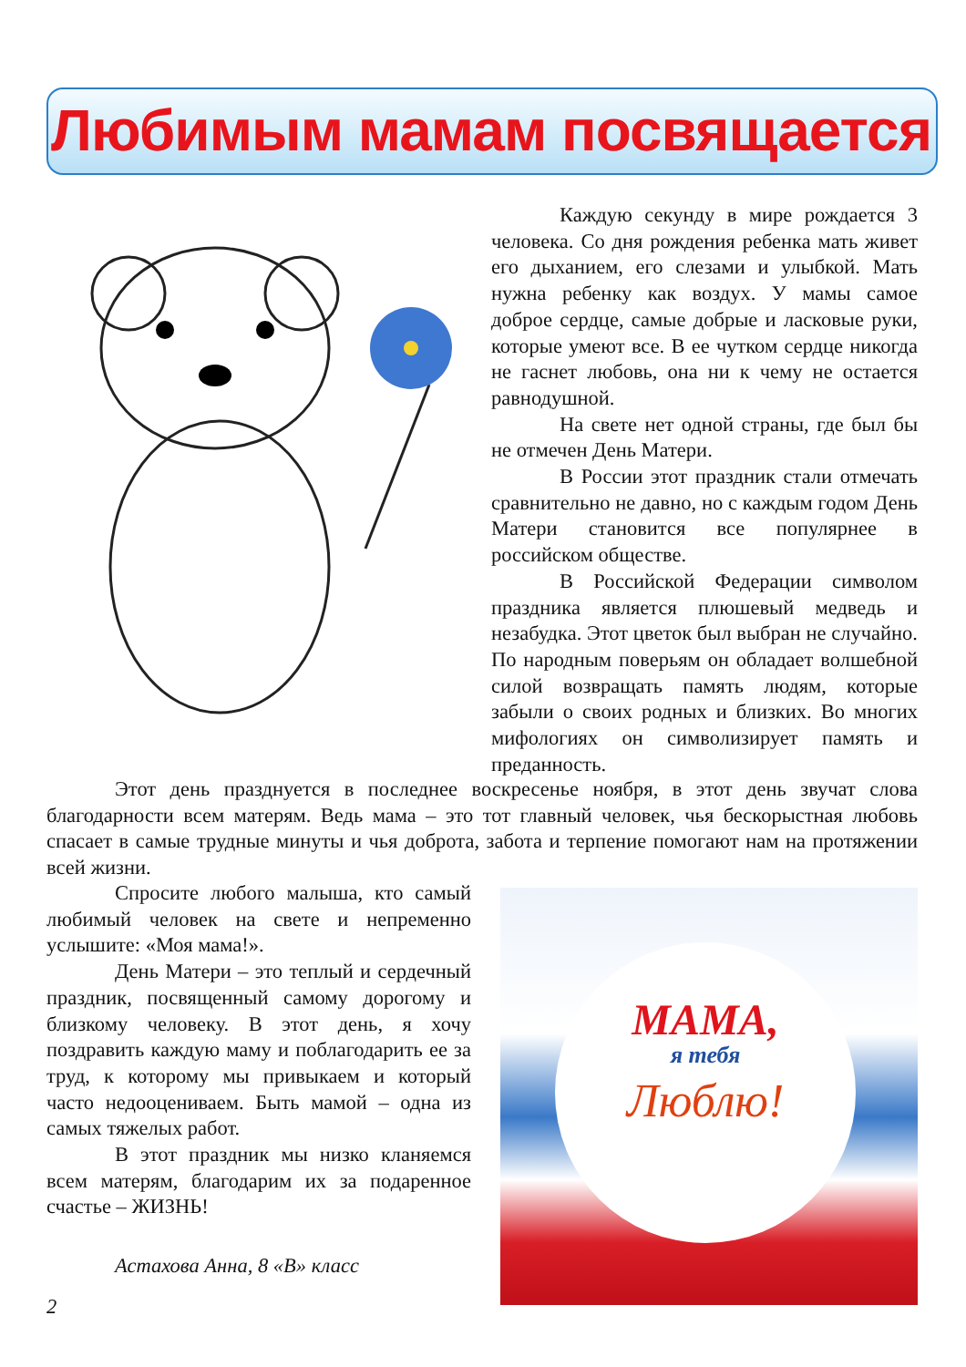Любимым мамам посвящается
Каждую секунду в мире рождается 3 человека. Со дня рождения ребенка мать живет его дыханием, его слезами и улыбкой. Мать нужна ребенку как воздух. У мамы самое доброе сердце, самые добрые и ласковые руки, которые умеют все. В ее чутком сердце никогда не гаснет любовь, она ни к чему не остается равнодушной.
На свете нет одной страны, где был бы не отмечен День Матери.
В России этот праздник стали отмечать сравнительно не давно, но с каждым годом День Матери становится все популярнее в российском обществе.
В Российской Федерации символом праздника является плюшевый медведь и незабудка. Этот цветок был выбран не случайно. По народным поверьям он обладает волшебной силой возвращать память людям, которые забыли о своих родных и близких. Во многих мифологиях он символизирует память и преданность.
Этот день празднуется в последнее воскресенье ноября, в этот день звучат слова благодарности всем матерям. Ведь мама – это тот главный человек, чья бескорыстная любовь спасает в самые трудные минуты и чья доброта, забота и терпение помогают нам на протяжении всей жизни.
Спросите любого малыша, кто самый любимый человек на свете и непременно услышите: «Моя мама!».
День Матери – это теплый и сердечный праздник, посвященный самому дорогому и близкому человеку. В этот день, я хочу поздравить каждую маму и поблагодарить ее за труд, к которому мы привыкаем и который часто недооцениваем. Быть мамой – одна из самых тяжелых работ.
В этот праздник мы низко кланяемся всем матерям, благодарим их за подаренное счастье – ЖИЗНЬ!
Астахова Анна, 8 «В» класс
МАМА,
я тебя
Люблю!
2